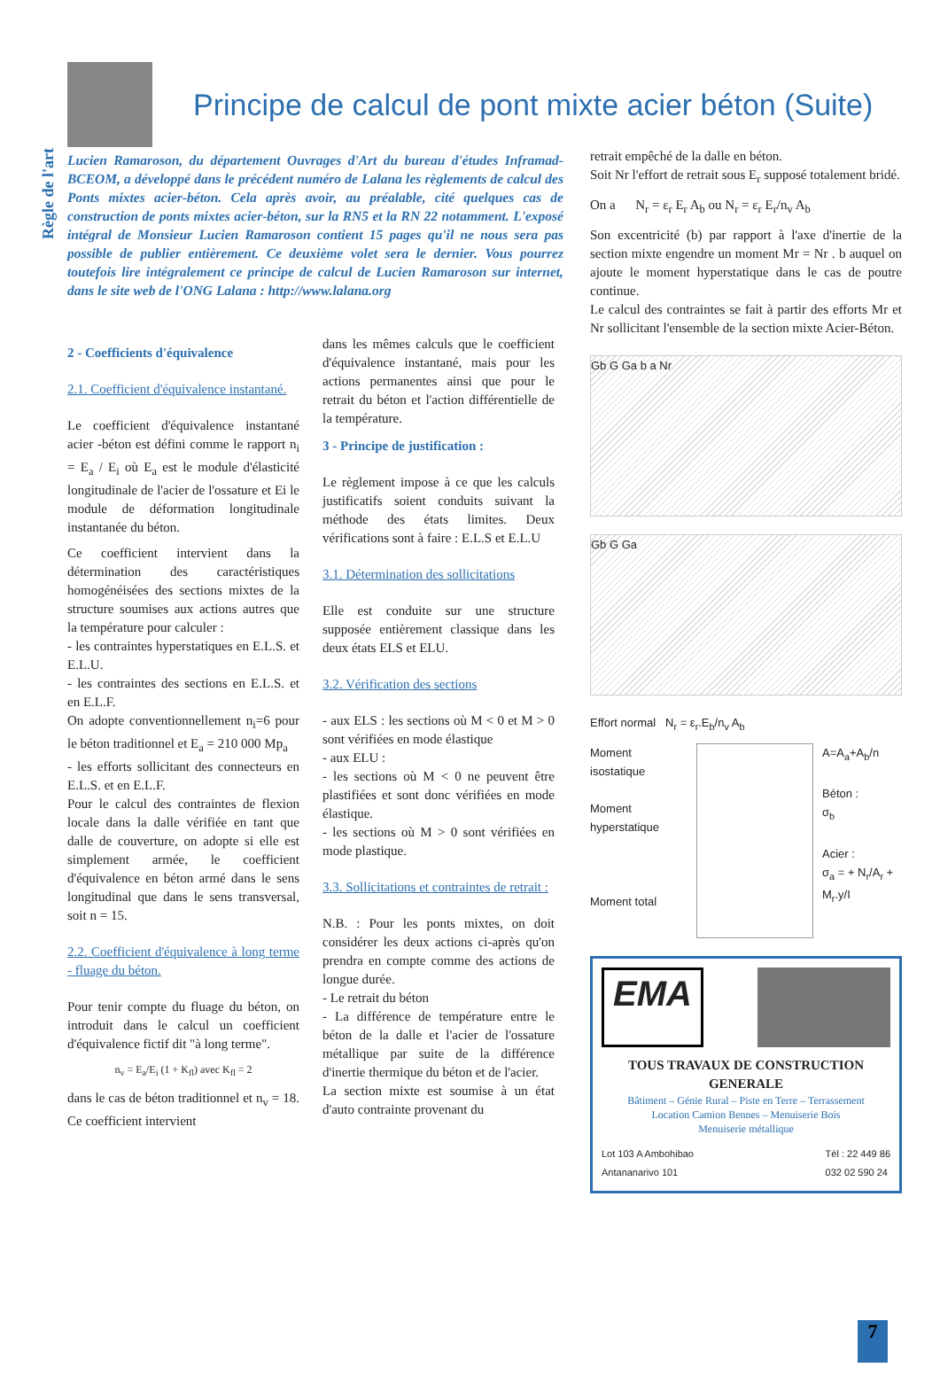Règle de l'art
Principe de calcul de pont mixte acier béton (Suite)
Lucien Ramaroson, du département Ouvrages d'Art du bureau d'études Inframad-BCEOM, a développé dans le précédent numéro de Lalana les règlements de calcul des Ponts mixtes acier-béton. Cela après avoir, au préalable, cité quelques cas de construction de ponts mixtes acier-béton, sur la RN5 et la RN 22 notamment. L'exposé intégral de Monsieur Lucien Ramaroson contient 15 pages qu'il ne nous sera pas possible de publier entièrement. Ce deuxième volet sera le dernier. Vous pourrez toutefois lire intégralement ce principe de calcul de Lucien Ramaroson sur internet, dans le site web de l'ONG Lalana : http://www.lalana.org
2 - Coefficients d'équivalence
2.1. Coefficient d'équivalence instantané.
Le coefficient d'équivalence instantané acier -béton est défini comme le rapport n<sub>i</sub> = E<sub>a</sub> / E<sub>i</sub> où E<sub>a</sub> est le module d'élasticité longitudinale de l'acier de l'ossature et Ei le module de déformation longitudinale instantanée du béton.
Ce coefficient intervient dans la détermination des caractéristiques homogénéisées des sections mixtes de la structure soumises aux actions autres que la température pour calculer :
- les contraintes hyperstatiques en E.L.S. et E.L.U.
- les contraintes des sections en E.L.S. et en E.L.F.
On adopte conventionnellement n<sub>i</sub>=6 pour le béton traditionnel et E<sub>a</sub> = 210 000 Mp<sub>a</sub>
- les efforts sollicitant des connecteurs en E.L.S. et en E.L.F.
Pour le calcul des contraintes de flexion locale dans la dalle vérifiée en tant que dalle de couverture, on adopte si elle est simplement armée, le coefficient d'équivalence en béton armé dans le sens longitudinal que dans le sens transversal, soit n = 15.
2.2. Coefficient d'équivalence à long terme - fluage du béton.
Pour tenir compte du fluage du béton, on introduit dans le calcul un coefficient d'équivalence fictif dit "à long terme".
n<sub>v</sub> = E<sub>a</sub>/E<sub>i</sub> (1 + K<sub>fl</sub>) avec K<sub>fl</sub> = 2
dans le cas de béton traditionnel et n<sub>v</sub> = 18. Ce coefficient intervient
dans les mêmes calculs que le coefficient d'équivalence instantané, mais pour les actions permanentes ainsi que pour le retrait du béton et l'action différentielle de la température.
3 - Principe de justification :
Le règlement impose à ce que les calculs justificatifs soient conduits suivant la méthode des états limites. Deux vérifications sont à faire : E.L.S et E.L.U
3.1. Détermination des sollicitations
Elle est conduite sur une structure supposée entièrement classique dans les deux états ELS et ELU.
3.2. Vérification des sections
- aux ELS : les sections où M < 0 et M > 0 sont vérifiées en mode élastique
- aux ELU :
- les sections où M < 0 ne peuvent être plastifiées et sont donc vérifiées en mode élastique.
- les sections où M > 0 sont vérifiées en mode plastique.
3.3. Sollicitations et contraintes de retrait :
N.B. : Pour les ponts mixtes, on doit considérer les deux actions ci-après qu'on prendra en compte comme des actions de longue durée.
- Le retrait du béton
- La différence de température entre le béton de la dalle et l'acier de l'ossature métallique par suite de la différence d'inertie thermique du béton et de l'acier.
La section mixte est soumise à un état d'auto contrainte provenant du
retrait empêché de la dalle en béton.
Soit Nr l'effort de retrait sous E<sub>r</sub> supposé totalement bridé.
On a N<sub>r</sub> = ε<sub>r</sub> E<sub>r</sub> A<sub>b</sub> ou N<sub>r</sub> = ε<sub>r</sub> E<sub>r</sub>/n<sub>v</sub> A<sub>b</sub>
Son excentricité (b) par rapport à l'axe d'inertie de la section mixte engendre un moment Mr = Nr . b auquel on ajoute le moment hyperstatique dans le cas de poutre continue.
Le calcul des contraintes se fait à partir des efforts Mr et Nr sollicitant l'ensemble de la section mixte Acier-Béton.
Gb G Ga b a Nr
Gb G Ga
Effort normal N<sub>r</sub> = ε<sub>r</sub>.E<sub>b</sub>/n<sub>v</sub> A<sub>b</sub>
Moment isostatique
Moment hyperstatique
Moment total
A=A<sub>a</sub>+A<sub>b</sub>/n
Béton :
σ<sub>b</sub>
Acier :
σ<sub>a</sub> = + N<sub>r</sub>/A<sub>r</sub> + M<sub>r</sub>.y/I
EMA
TOUS TRAVAUX DE CONSTRUCTION GENERALE
Bâtiment – Génie Rural – Piste en Terre – Terrassement
Location Camion Bennes – Menuiserie Bois
Menuiserie métallique
Lot 103 A Ambohibao
Antananarivo 101 Tél : 22 449 86
032 02 590 24
7